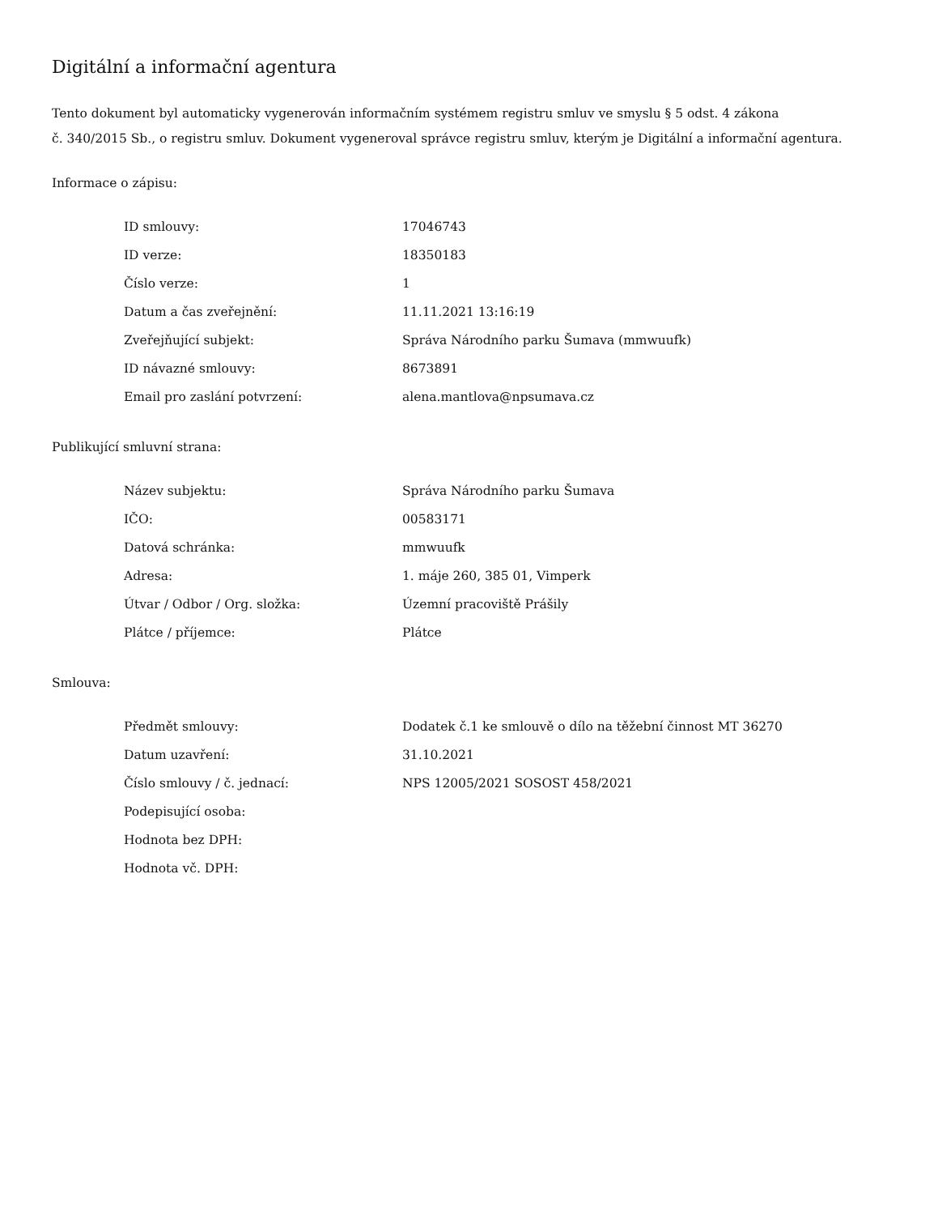Digitální a informační agentura
Tento dokument byl automaticky vygenerován informačním systémem registru smluv ve smyslu § 5 odst. 4 zákona
č. 340/2015 Sb., o registru smluv. Dokument vygeneroval správce registru smluv, kterým je Digitální a informační agentura.
Informace o zápisu:
| ID smlouvy: | 17046743 |
| ID verze: | 18350183 |
| Číslo verze: | 1 |
| Datum a čas zveřejnění: | 11.11.2021 13:16:19 |
| Zveřejňující subjekt: | Správa Národního parku Šumava (mmwuufk) |
| ID návazné smlouvy: | 8673891 |
| Email pro zaslání potvrzení: | alena.mantlova@npsumava.cz |
Publikující smluvní strana:
| Název subjektu: | Správa Národního parku Šumava |
| IČO: | 00583171 |
| Datová schránka: | mmwuufk |
| Adresa: | 1. máje 260, 385 01, Vimperk |
| Útvar / Odbor / Org. složka: | Územní pracoviště Prášily |
| Plátce / příjemce: | Plátce |
Smlouva:
| Předmět smlouvy: | Dodatek č.1 ke smlouvě o dílo na těžební činnost MT 36270 |
| Datum uzavření: | 31.10.2021 |
| Číslo smlouvy / č. jednací: | NPS 12005/2021 SOSOST 458/2021 |
| Podepisující osoba: | |
| Hodnota bez DPH: | |
| Hodnota vč. DPH: | |